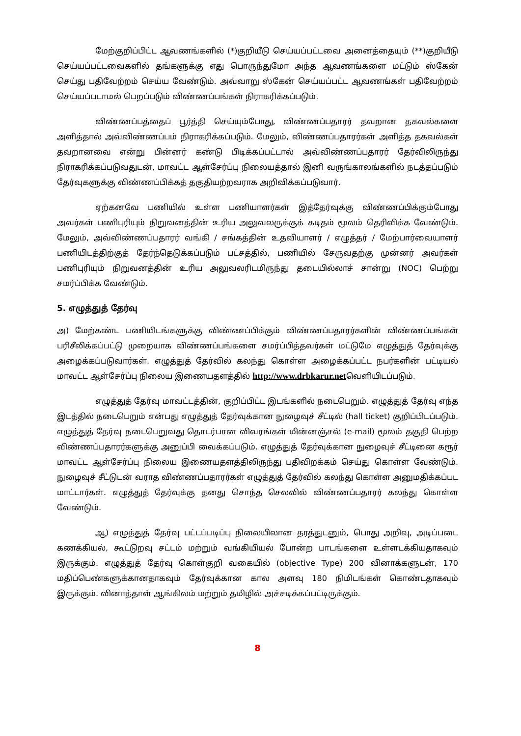மேற்குறிப்பிட்ட ஆவணங்களில் (*)குறியீடு செய்யப்பட்டவை அனைத்தையும் (**)குறியீடு செய்யப்பட்டவைகளில் தங்களுக்கு எது பொருந்துமோ அந்த ஆவணங்களை மட்டும் ஸ்கேன் செய்து பதிவேற்றம் செய்ய வேண்டும். அவ்வாறு ஸ்கேன் செய்யப்பட்ட ஆவணங்கள் பதிவேற்றம் செய்யப்படாமல் பெறப்படும் விண்ணப்பங்கள் நிராகரிக்கப்படும்.
விண்ணப்பத்தைப் பூர்த்தி செய்யும்போது, விண்ணப்பதாரர் தவறான தகவல்களை அளித்தால் அவ்விண்ணப்பம் நிராகரிக்கப்படும். மேலும், விண்ணப்பதாரர்கள் அளித்த தகவல்கள் தவறானவை என்று பின்னர் கண்டு பிடிக்கப்பட்டால் அவ்விண்ணப்பதாரர் தேர்விலிருந்து நிராகரிக்கப்படுவதுடன், மாவட்ட ஆள்சேர்ப்பு நிலையத்தால் இனி வருங்காலங்களில் நடத்தப்படும் தேர்வுகளுக்கு விண்ணப்பிக்கத் தகுதியற்றவராக அறிவிக்கப்படுவார்.
ஏற்கனவே பணியில் உள்ள பணியாளர்கள் இத்தேர்வுக்கு விண்ணப்பிக்கும்போது அவர்கள் பணிபுரியும் நிறுவனத்தின் உரிய அலுவலருக்குக் கடிதம் மூலம் தெரிவிக்க வேண்டும். மேலும், அவ்விண்ணப்பதாரர் வங்கி / சங்கத்தின் உதவியாளர் / எழுத்தர் / மேற்பார்வையாளர் பணியிடத்திற்குத் தேர்ந்தெடுக்கப்படும் பட்சத்தில், பணியில் சேருவதற்கு முன்னர் அவர்கள் பணிபுரியும் நிறுவனத்தின் உரிய அலுவலரிடமிருந்து தடையில்லாச் சான்று (NOC) பெற்று சமர்ப்பிக்க வேண்டும்.
5. எழுத்துத் தேர்வு
அ) மேற்கண்ட பணியிடங்களுக்கு விண்ணப்பிக்கும் விண்ணப்பதாரர்களின் விண்ணப்பங்கள் பரிசீலிக்கப்பட்டு முறையாக விண்ணப்பங்களை சமர்ப்பித்தவர்கள் மட்டுமே எழுத்துத் தேர்வுக்கு அழைக்கப்படுவார்கள். எழுத்துத் தேர்வில் கலந்து கொள்ள அழைக்கப்பட்ட நபர்களின் பட்டியல் மாவட்ட ஆள்சேர்ப்பு நிலைய இணையதளத்தில் http://www.drbkarur.netவெளியிடப்படும்.
எழுத்துத் தேர்வு மாவட்டத்தின், குறிப்பிட்ட இடங்களில் நடைபெறும். எழுத்துத் தேர்வு எந்த இடத்தில் நடைபெறும் என்பது எழுத்துத் தேர்வுக்கான நுழைவுச் சீட்டில் (hall ticket) குறிப்பிடப்படும். எழுத்துத் தேர்வு நடைபெறுவது தொடர்பான விவரங்கள் மின்னஞ்சல் (e-mail) மூலம் தகுதி பெற்ற விண்ணப்பதாரர்களுக்கு அனுப்பி வைக்கப்படும். எழுத்துத் தேர்வுக்கான நுழைவுச் சீட்டினை கரூர் மாவட்ட ஆள்சேர்ப்பு நிலைய இணையதளத்திலிருந்து பதிவிறக்கம் செய்து கொள்ள வேண்டும். நுழைவுச் சீட்டுடன் வராத விண்ணப்பதாரர்கள் எழுத்துத் தேர்வில் கலந்து கொள்ள அனுமதிக்கப்பட மாட்டார்கள். எழுத்துத் தேர்வுக்கு தனது சொந்த செலவில் விண்ணப்பதாரர் கலந்து கொள்ள வேண்டும்.
ஆ) எழுத்துத் தேர்வு பட்டப்படிப்பு நிலையிலான தரத்துடனும், பொது அறிவு, அடிப்படை கணக்கியல், கூட்டுறவு சட்டம் மற்றும் வங்கியியல் போன்ற பாடங்களை உள்ளடக்கியதாகவும் இருக்கும். எழுத்துத் தேர்வு கொள்குறி வகையில் (objective Type) 200 வினாக்களுடன், 170 மதிப்பெண்களுக்கானதாகவும் தேர்வுக்கான கால அளவு 180 நிமிடங்கள் கொண்டதாகவும் இருக்கும். வினாத்தாள் ஆங்கிலம் மற்றும் தமிழில் அச்சடிக்கப்பட்டிருக்கும்.
8